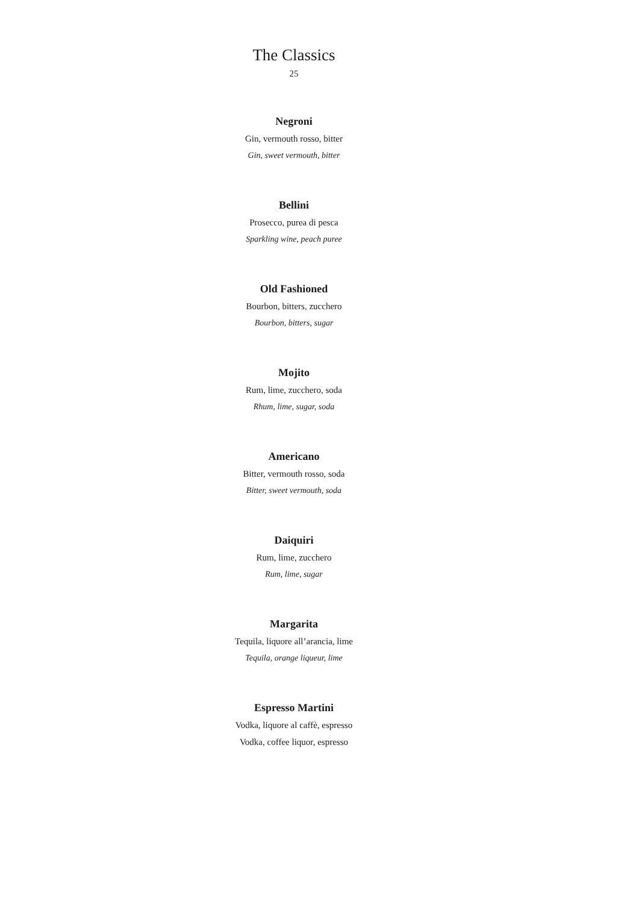The Classics
25
Negroni
Gin, vermouth rosso, bitter
Gin, sweet vermouth, bitter
Bellini
Prosecco, purea di pesca
Sparkling wine, peach puree
Old Fashioned
Bourbon, bitters, zucchero
Bourbon, bitters, sugar
Mojito
Rum, lime, zucchero, soda
Rhum, lime, sugar, soda
Americano
Bitter, vermouth rosso, soda
Bitter, sweet vermouth, soda
Daiquiri
Rum, lime, zucchero
Rum, lime, sugar
Margarita
Tequila, liquore all’arancia, lime
Tequila, orange liqueur, lime
Espresso Martini
Vodka, liquore al caffè, espresso
Vodka, coffee liquor, espresso